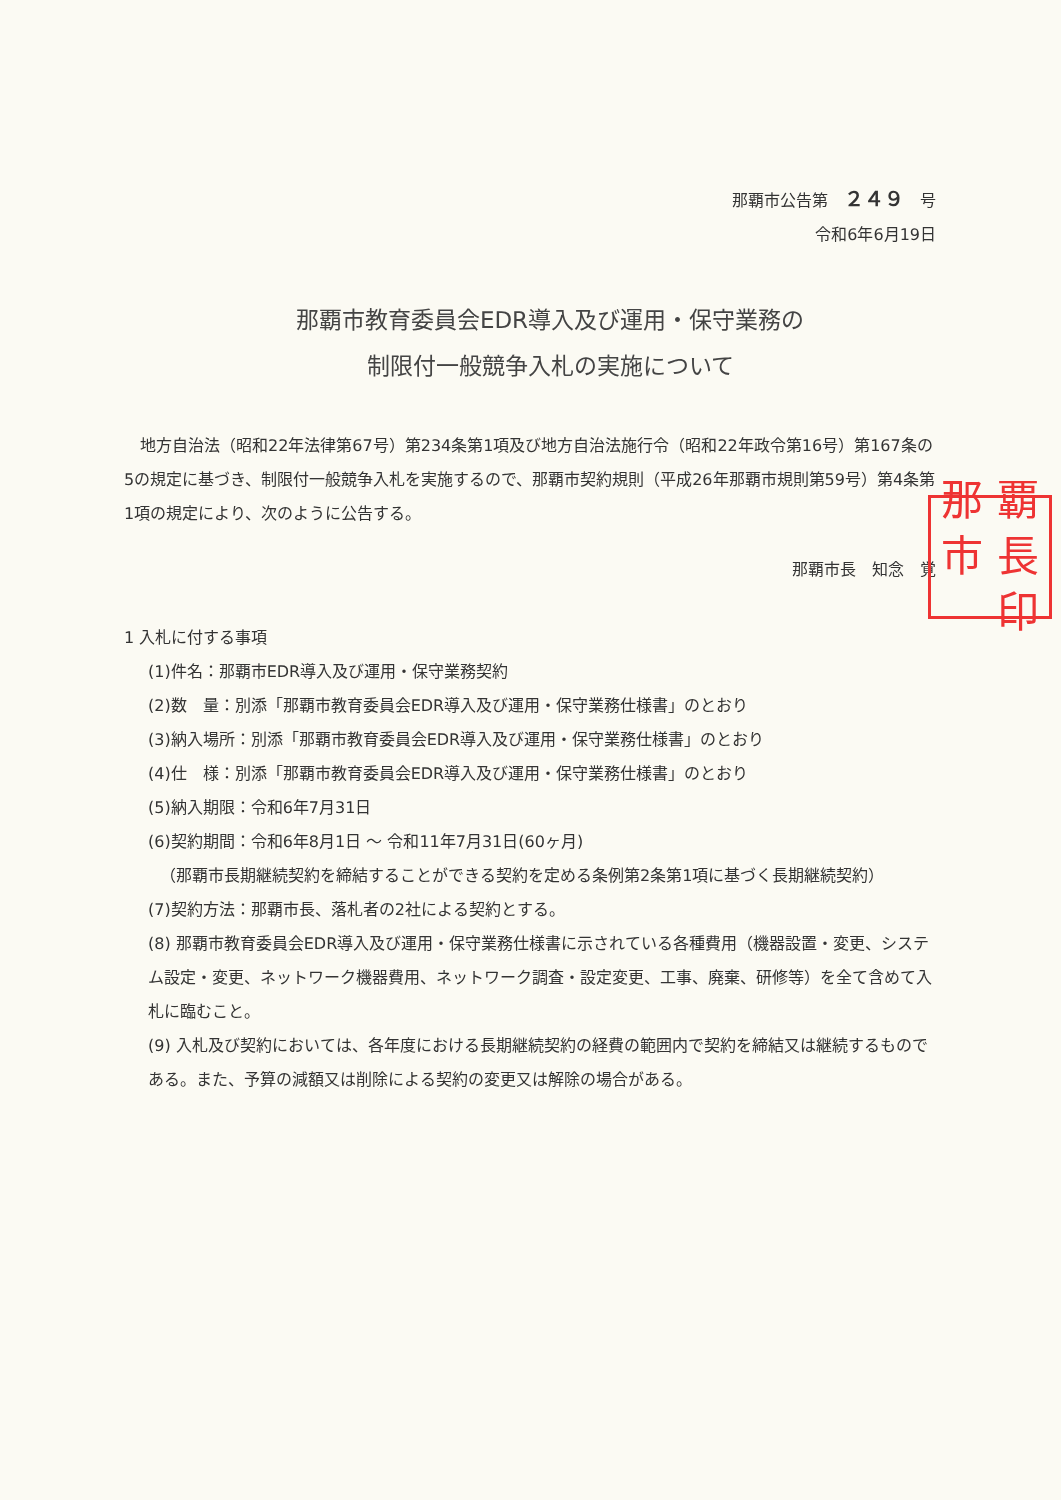那覇市公告第　２４９　号
令和6年6月19日
那覇市教育委員会EDR導入及び運用・保守業務の
制限付一般競争入札の実施について
　地方自治法（昭和22年法律第67号）第234条第1項及び地方自治法施行令（昭和22年政令第16号）第167条の5の規定に基づき、制限付一般競争入札を実施するので、那覇市契約規則（平成26年那覇市規則第59号）第4条第1項の規定により、次のように公告する。
那覇市長　知念　覚
1 入札に付する事項
(1)件名：那覇市EDR導入及び運用・保守業務契約
(2)数　量：別添「那覇市教育委員会EDR導入及び運用・保守業務仕様書」のとおり
(3)納入場所：別添「那覇市教育委員会EDR導入及び運用・保守業務仕様書」のとおり
(4)仕　様：別添「那覇市教育委員会EDR導入及び運用・保守業務仕様書」のとおり
(5)納入期限：令和6年7月31日
(6)契約期間：令和6年8月1日 ～ 令和11年7月31日(60ヶ月)
（那覇市長期継続契約を締結することができる契約を定める条例第2条第1項に基づく長期継続契約）
(7)契約方法：那覇市長、落札者の2社による契約とする。
(8) 那覇市教育委員会EDR導入及び運用・保守業務仕様書に示されている各種費用（機器設置・変更、システム設定・変更、ネットワーク機器費用、ネットワーク調査・設定変更、工事、廃棄、研修等）を全て含めて入札に臨むこと。
(9) 入札及び契約においては、各年度における長期継続契約の経費の範囲内で契約を締結又は継続するものである。また、予算の減額又は削除による契約の変更又は解除の場合がある。
那 覇 市 長印